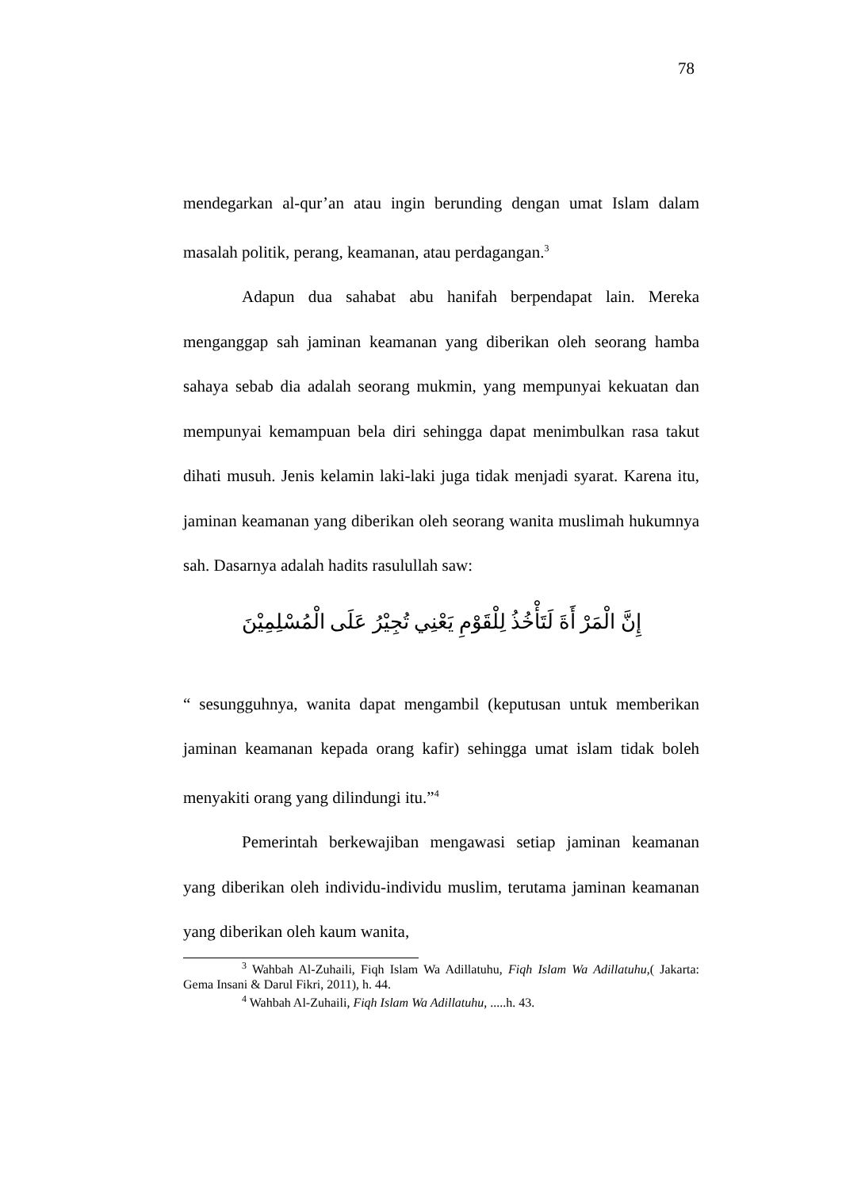78
mendegarkan al-qur’an atau ingin berunding dengan umat Islam dalam masalah politik, perang, keamanan, atau perdagangan.<sup>3</sup>
Adapun dua sahabat abu hanifah berpendapat lain. Mereka menganggap sah jaminan keamanan yang diberikan oleh seorang hamba sahaya sebab dia adalah seorang mukmin, yang mempunyai kekuatan dan mempunyai kemampuan bela diri sehingga dapat menimbulkan rasa takut dihati musuh. Jenis kelamin laki-laki juga tidak menjadi syarat. Karena itu, jaminan keamanan yang diberikan oleh seorang wanita muslimah hukumnya sah. Dasarnya adalah hadits rasulullah saw:
إِنَّ الْمَرْ أَةَ لَتَأْخُذُ لِلْقَوْمِ يَعْنِي تُجِيْرُ عَلَى الْمُسْلِمِيْنَ
“ sesungguhnya, wanita dapat mengambil (keputusan untuk memberikan jaminan keamanan kepada orang kafir) sehingga umat islam tidak boleh menyakiti orang yang dilindungi itu.”<sup>4</sup>
Pemerintah berkewajiban mengawasi setiap jaminan keamanan yang diberikan oleh individu-individu muslim, terutama jaminan keamanan yang diberikan oleh kaum wanita,
<sup>3</sup> Wahbah Al-Zuhaili, Fiqh Islam Wa Adillatuhu, Fiqh Islam Wa Adillatuhu,( Jakarta: Gema Insani & Darul Fikri, 2011), h. 44.
<sup>4</sup> Wahbah Al-Zuhaili, Fiqh Islam Wa Adillatuhu, .....h. 43.